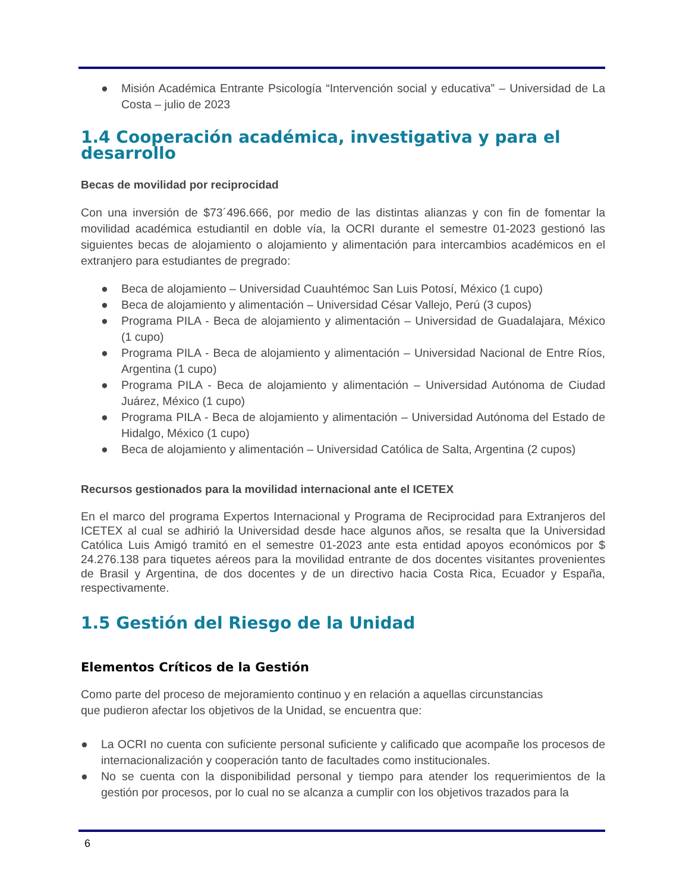● Misión Académica Entrante Psicología “Intervención social y educativa” – Universidad de La Costa – julio de 2023
1.4 Cooperación académica, investigativa y para el desarrollo
Becas de movilidad por reciprocidad
Con una inversión de $73´496.666, por medio de las distintas alianzas y con fin de fomentar la movilidad académica estudiantil en doble vía, la OCRI durante el semestre 01-2023 gestionó las siguientes becas de alojamiento o alojamiento y alimentación para intercambios académicos en el extranjero para estudiantes de pregrado:
● Beca de alojamiento – Universidad Cuauhtémoc San Luis Potosí, México (1 cupo)
● Beca de alojamiento y alimentación – Universidad César Vallejo, Perú (3 cupos)
● Programa PILA - Beca de alojamiento y alimentación – Universidad de Guadalajara, México (1 cupo)
● Programa PILA - Beca de alojamiento y alimentación – Universidad Nacional de Entre Ríos, Argentina (1 cupo)
● Programa PILA - Beca de alojamiento y alimentación – Universidad Autónoma de Ciudad Juárez, México (1 cupo)
● Programa PILA - Beca de alojamiento y alimentación – Universidad Autónoma del Estado de Hidalgo, México (1 cupo)
● Beca de alojamiento y alimentación – Universidad Católica de Salta, Argentina (2 cupos)
Recursos gestionados para la movilidad internacional ante el ICETEX
En el marco del programa Expertos Internacional y Programa de Reciprocidad para Extranjeros del ICETEX al cual se adhirió la Universidad desde hace algunos años, se resalta que la Universidad Católica Luis Amigó tramitó en el semestre 01-2023 ante esta entidad apoyos económicos por $ 24.276.138 para tiquetes aéreos para la movilidad entrante de dos docentes visitantes provenientes de Brasil y Argentina, de dos docentes y de un directivo hacia Costa Rica, Ecuador y España, respectivamente.
1.5 Gestión del Riesgo de la Unidad
Elementos Críticos de la Gestión
Como parte del proceso de mejoramiento continuo y en relación a aquellas circunstancias
que pudieron afectar los objetivos de la Unidad, se encuentra que:
● La OCRI no cuenta con suficiente personal suficiente y calificado que acompañe los procesos de internacionalización y cooperación tanto de facultades como institucionales.
● No se cuenta con la disponibilidad personal y tiempo para atender los requerimientos de la gestión por procesos, por lo cual no se alcanza a cumplir con los objetivos trazados para la
6